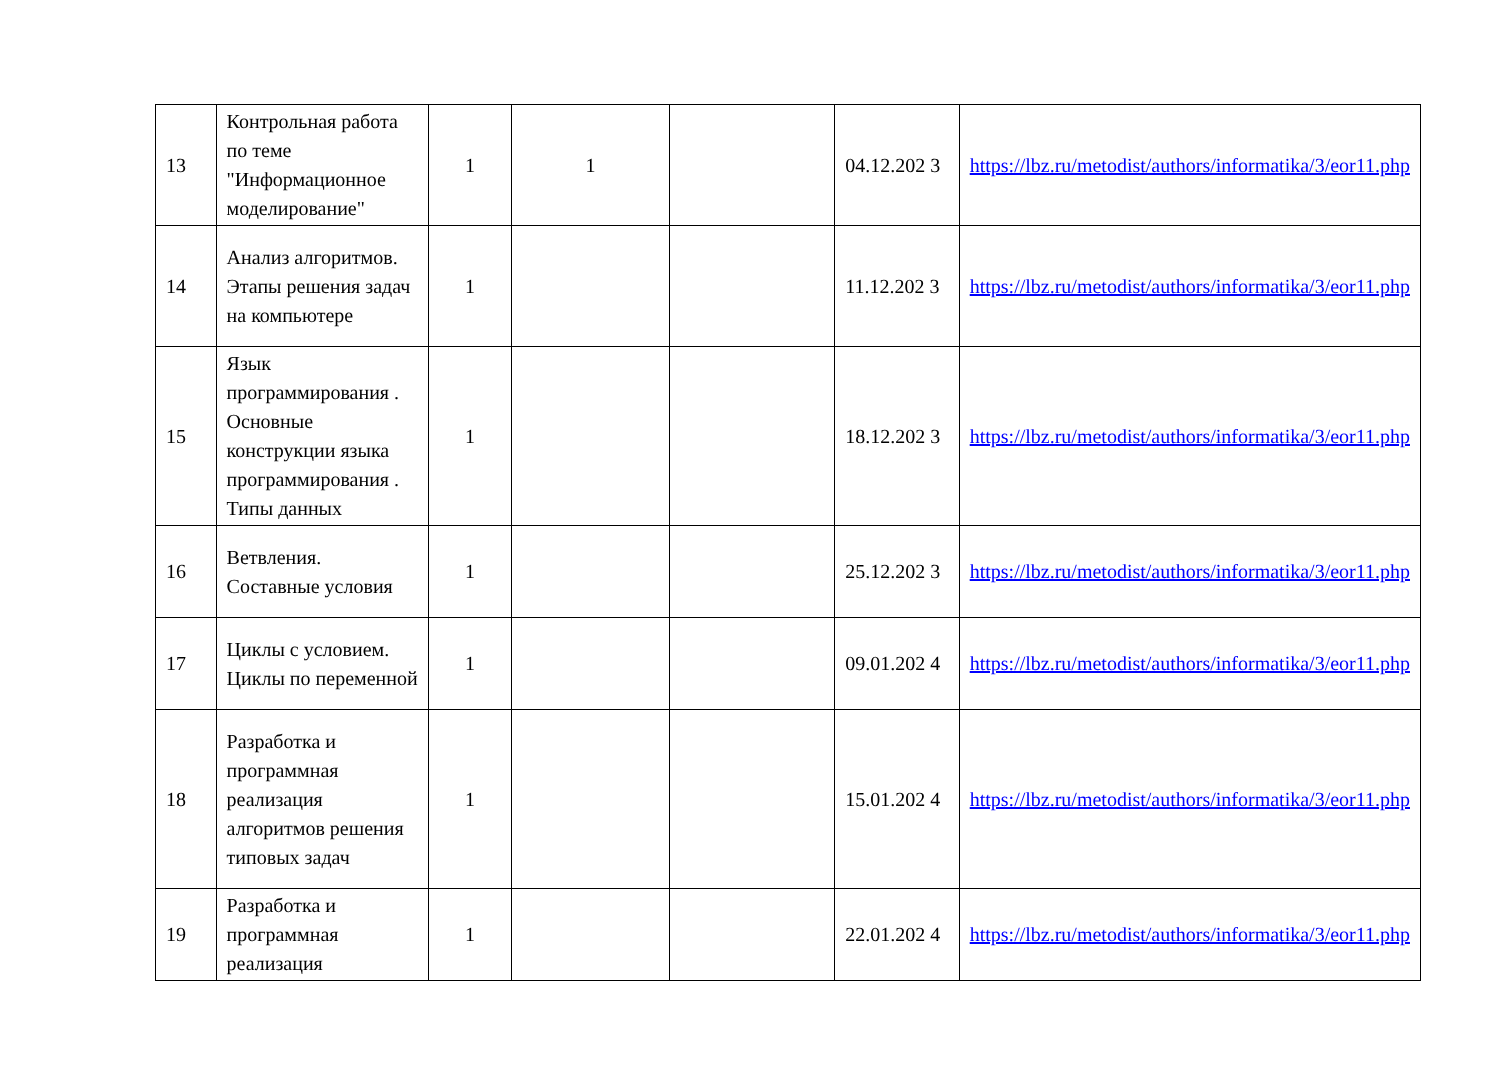| 13 | Контрольная работа по теме "Информационное моделирование" | 1 | 1 | | 04.12.202 3 | https://lbz.ru/metodist/authors/informatika/3/eor11.php |
| 14 | Анализ алгоритмов. Этапы решения задач на компьютере | 1 | | | 11.12.202 3 | https://lbz.ru/metodist/authors/informatika/3/eor11.php |
| 15 | Язык программирования . Основные конструкции языка программирования . Типы данных | 1 | | | 18.12.202 3 | https://lbz.ru/metodist/authors/informatika/3/eor11.php |
| 16 | Ветвления. Составные условия | 1 | | | 25.12.202 3 | https://lbz.ru/metodist/authors/informatika/3/eor11.php |
| 17 | Циклы с условием. Циклы по переменной | 1 | | | 09.01.202 4 | https://lbz.ru/metodist/authors/informatika/3/eor11.php |
| 18 | Разработка и программная реализация алгоритмов решения типовых задач | 1 | | | 15.01.202 4 | https://lbz.ru/metodist/authors/informatika/3/eor11.php |
| 19 | Разработка и программная реализация | 1 | | | 22.01.202 4 | https://lbz.ru/metodist/authors/informatika/3/eor11.php |